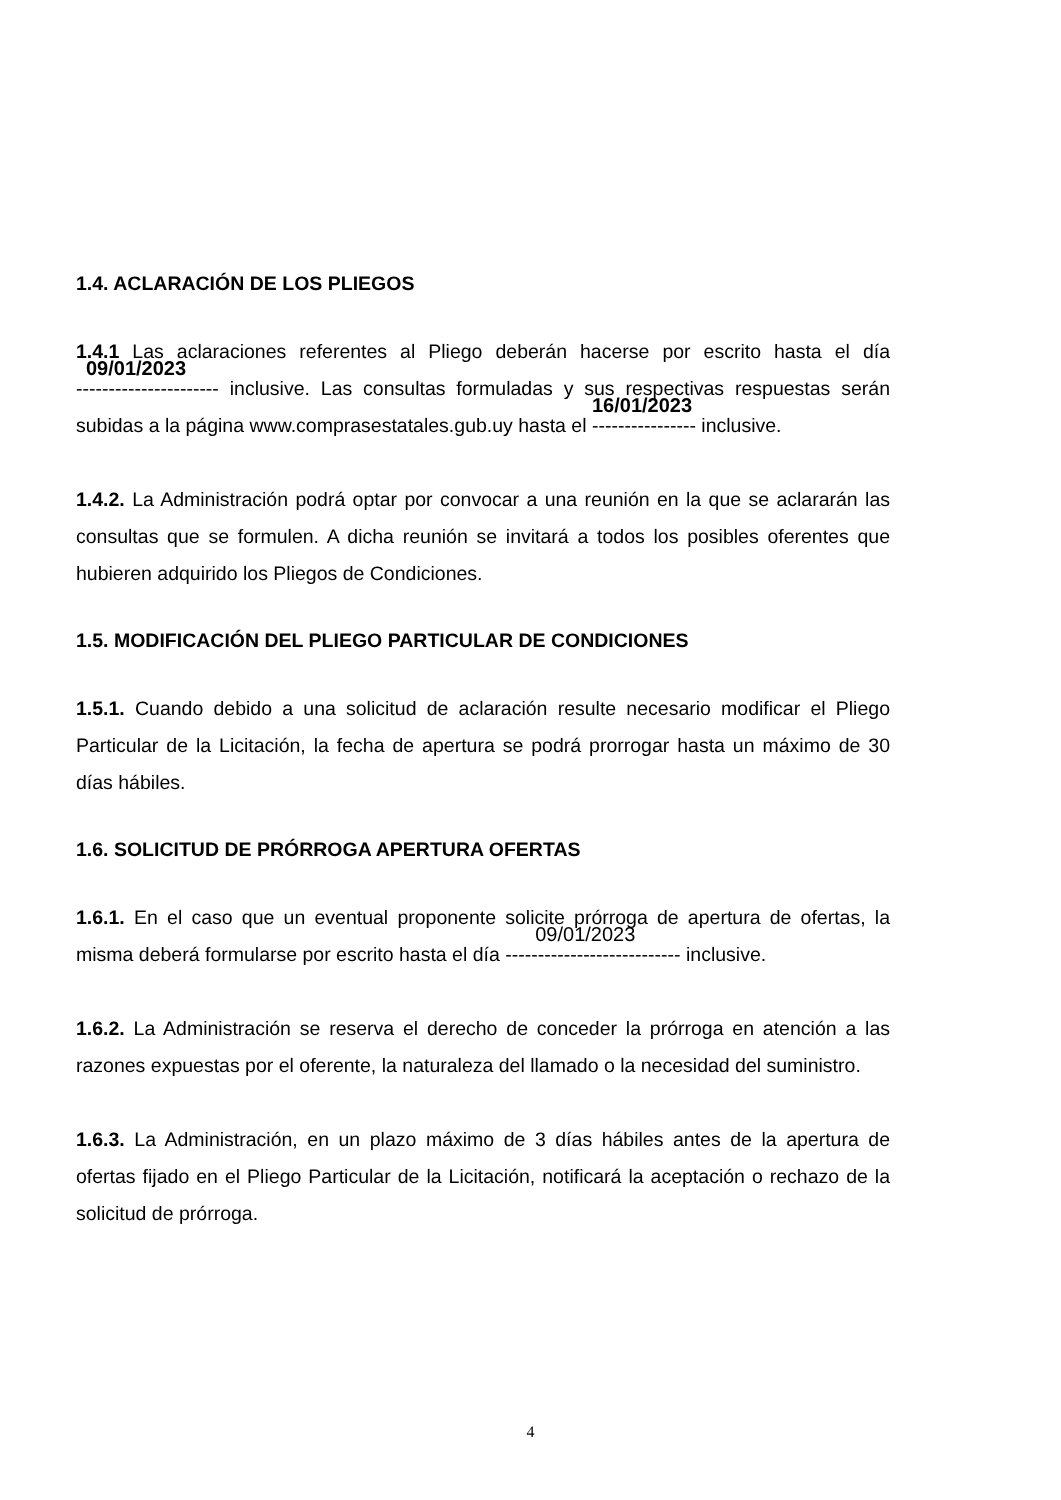1.4. ACLARACIÓN DE LOS PLIEGOS
1.4.1 Las aclaraciones referentes al Pliego deberán hacerse por escrito hasta el día 09/01/2023 ---------------------- inclusive. Las consultas formuladas y sus respectivas respuestas serán subidas a la página www.comprasestatales.gub.uy hasta el 16/01/2023 ---------------- inclusive.
1.4.2. La Administración podrá optar por convocar a una reunión en la que se aclararán las consultas que se formulen. A dicha reunión se invitará a todos los posibles oferentes que hubieren adquirido los Pliegos de Condiciones.
1.5. MODIFICACIÓN DEL PLIEGO PARTICULAR DE CONDICIONES
1.5.1. Cuando debido a una solicitud de aclaración resulte necesario modificar el Pliego Particular de la Licitación, la fecha de apertura se podrá prorrogar hasta un máximo de 30 días hábiles.
1.6. SOLICITUD DE PRÓRROGA APERTURA OFERTAS
1.6.1. En el caso que un eventual proponente solicite prórroga de apertura de ofertas, la misma deberá formularse por escrito hasta el día 09/01/2023 --------------------------- inclusive.
1.6.2. La Administración se reserva el derecho de conceder la prórroga en atención a las razones expuestas por el oferente, la naturaleza del llamado o la necesidad del suministro.
1.6.3. La Administración, en un plazo máximo de 3 días hábiles antes de la apertura de ofertas fijado en el Pliego Particular de la Licitación, notificará la aceptación o rechazo de la solicitud de prórroga.
4